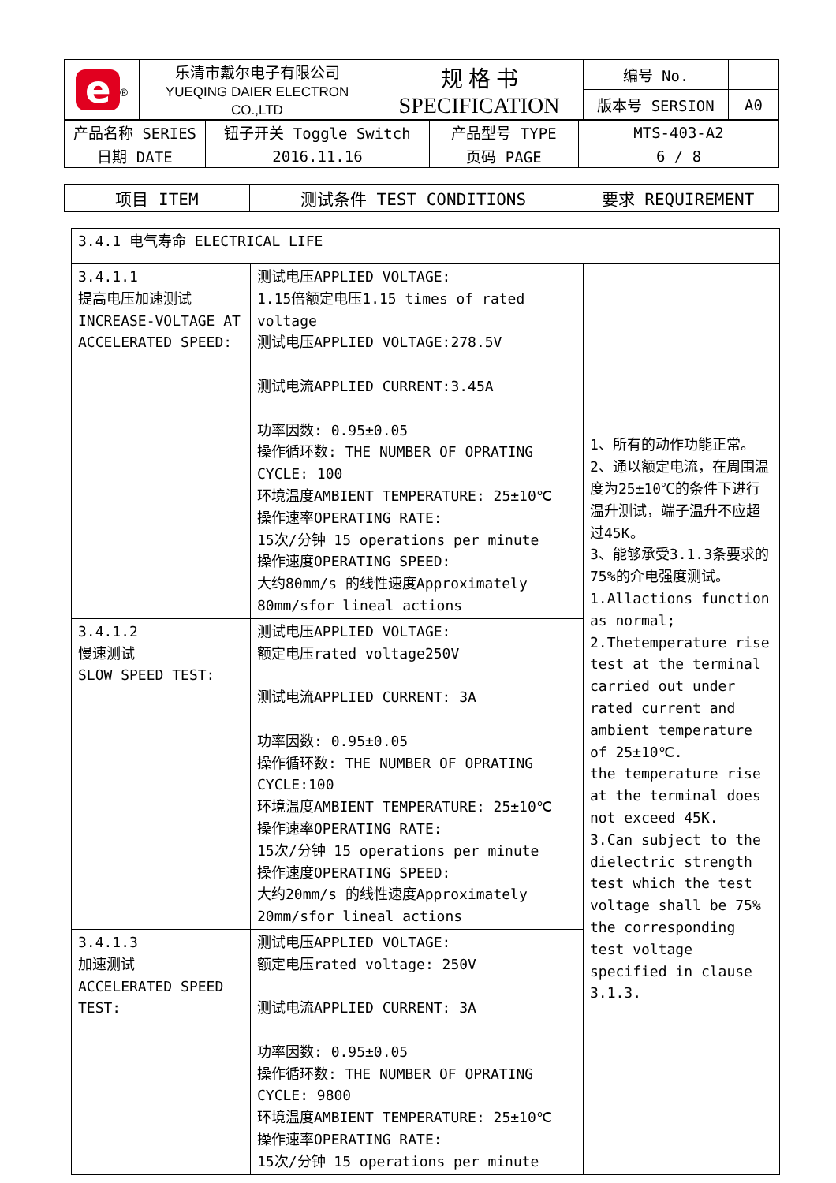| e<sup>®</sup> | 乐清市戴尔电子有限公司 YUEQING DAIER ELECTRON CO.,LTD | 规 格 书 SPECIFICATION | 编号 No. | |
| | | | 版本号 SERSION | A0 |
| 产品名称 SERIES | 钮子开关 Toggle Switch | 产品型号 TYPE | MTS-403-A2 |
| 日期 DATE | 2016.11.16 | 页码 PAGE | 6 / 8 |
| 项目 ITEM | 测试条件 TEST CONDITIONS | 要求 REQUIREMENT |
| 3.4.1 电气寿命 ELECTRICAL LIFE | | |
| 3.4.1.1 提高电压加速测试 INCREASE-VOLTAGE AT ACCELERATED SPEED: | 测试电压APPLIED VOLTAGE: 1.15倍额定电压1.15 times of rated voltage 测试电压APPLIED VOLTAGE:278.5V 测试电流APPLIED CURRENT:3.45A 功率因数: 0.95±0.05 操作循环数: THE NUMBER OF OPRATING CYCLE: 100 环境温度AMBIENT TEMPERATURE: 25±10℃ 操作速率OPERATING RATE: 15次/分钟 15 operations per minute 操作速度OPERATING SPEED: 大约80mm/s 的线性速度Approximately 80mm/sfor lineal actions | 1、所有的动作功能正常。 2、通以额定电流，在周围温度为25±10℃的条件下进行温升测试，端子温升不应超过45K。 3、能够承受3.1.3条要求的75%的介电强度测试。 1.Allactions function as normal; 2.Thetemperature rise test at the terminal carried out under rated current and ambient temperature of 25±10℃. the temperature rise at the terminal does not exceed 45K. 3.Can subject to the dielectric strength test which the test voltage shall be 75% the corresponding test voltage specified in clause 3.1.3. |
| 3.4.1.2 慢速测试 SLOW SPEED TEST: | 测试电压APPLIED VOLTAGE: 额定电压rated voltage250V 测试电流APPLIED CURRENT: 3A 功率因数: 0.95±0.05 操作循环数: THE NUMBER OF OPRATING CYCLE:100 环境温度AMBIENT TEMPERATURE: 25±10℃ 操作速率OPERATING RATE: 15次/分钟 15 operations per minute 操作速度OPERATING SPEED: 大约20mm/s 的线性速度Approximately 20mm/sfor lineal actions | |
| 3.4.1.3 加速测试 ACCELERATED SPEED TEST: | 测试电压APPLIED VOLTAGE: 额定电压rated voltage: 250V 测试电流APPLIED CURRENT: 3A 功率因数: 0.95±0.05 操作循环数: THE NUMBER OF OPRATING CYCLE: 9800 环境温度AMBIENT TEMPERATURE: 25±10℃ 操作速率OPERATING RATE: 15次/分钟 15 operations per minute | |